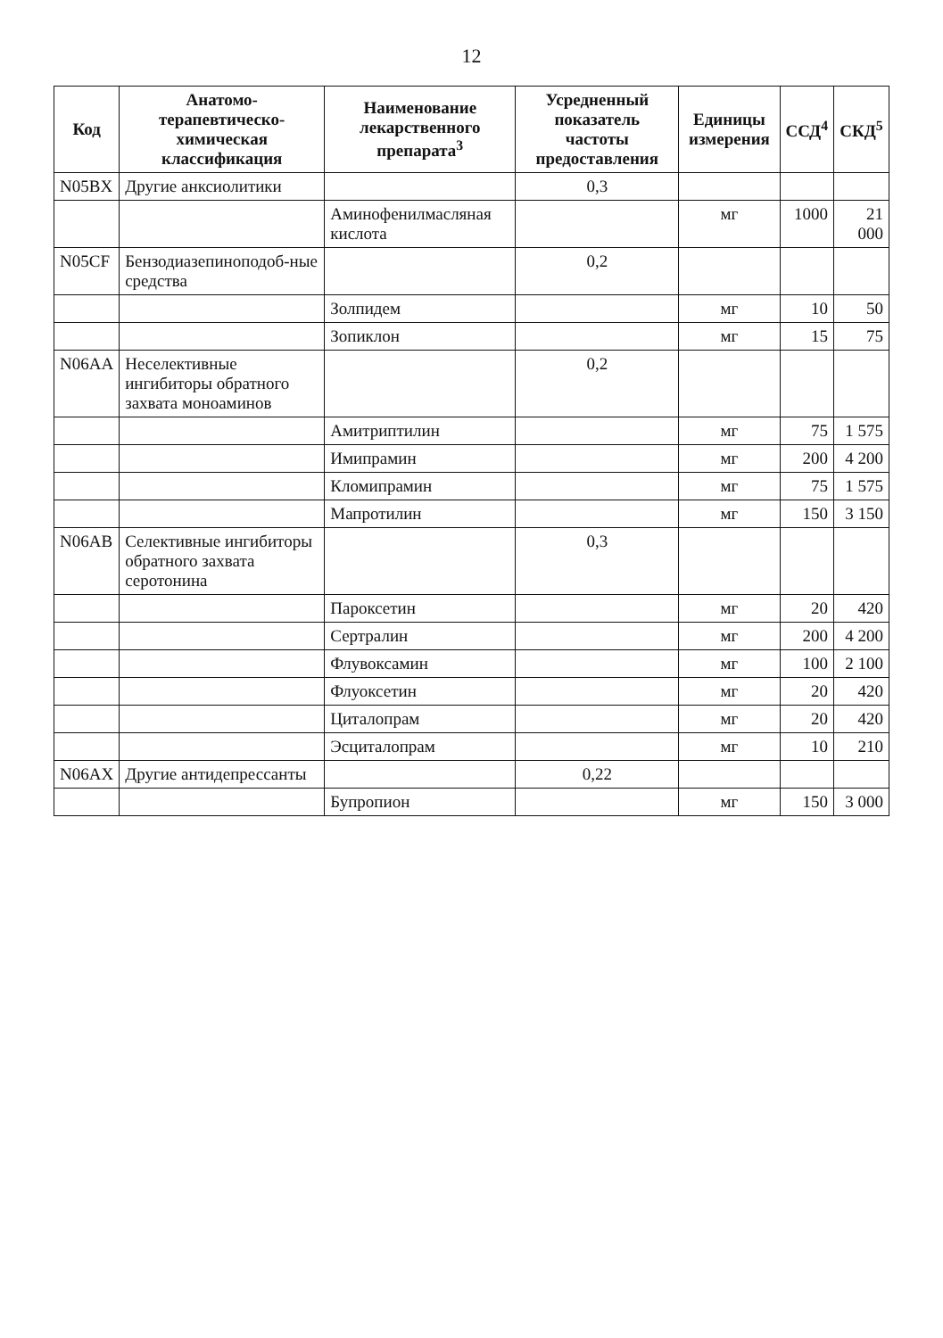12
| Код | Анатомо-терапевтическо-химическая классификация | Наименование лекарственного препарата<sup>3</sup> | Усредненный показатель частоты предоставления | Единицы измерения | ССД<sup>4</sup> | СКД<sup>5</sup> |
| --- | --- | --- | --- | --- | --- | --- |
| N05BX | Другие анксиолитики | | 0,3 | | | |
| | | Аминофенилмасляная кислота | | мг | 1000 | 21 000 |
| N05CF | Бензодиазепиноподоб-ные средства | | 0,2 | | | |
| | | Золпидем | | мг | 10 | 50 |
| | | Зопиклон | | мг | 15 | 75 |
| N06AA | Неселективные ингибиторы обратного захвата моноаминов | | 0,2 | | | |
| | | Амитриптилин | | мг | 75 | 1 575 |
| | | Имипрамин | | мг | 200 | 4 200 |
| | | Кломипрамин | | мг | 75 | 1 575 |
| | | Мапротилин | | мг | 150 | 3 150 |
| N06AB | Селективные ингибиторы обратного захвата серотонина | | 0,3 | | | |
| | | Пароксетин | | мг | 20 | 420 |
| | | Сертралин | | мг | 200 | 4 200 |
| | | Флувоксамин | | мг | 100 | 2 100 |
| | | Флуоксетин | | мг | 20 | 420 |
| | | Циталопрам | | мг | 20 | 420 |
| | | Эсциталопрам | | мг | 10 | 210 |
| N06AX | Другие антидепрессанты | | 0,22 | | | |
| | | Бупропион | | мг | 150 | 3 000 |